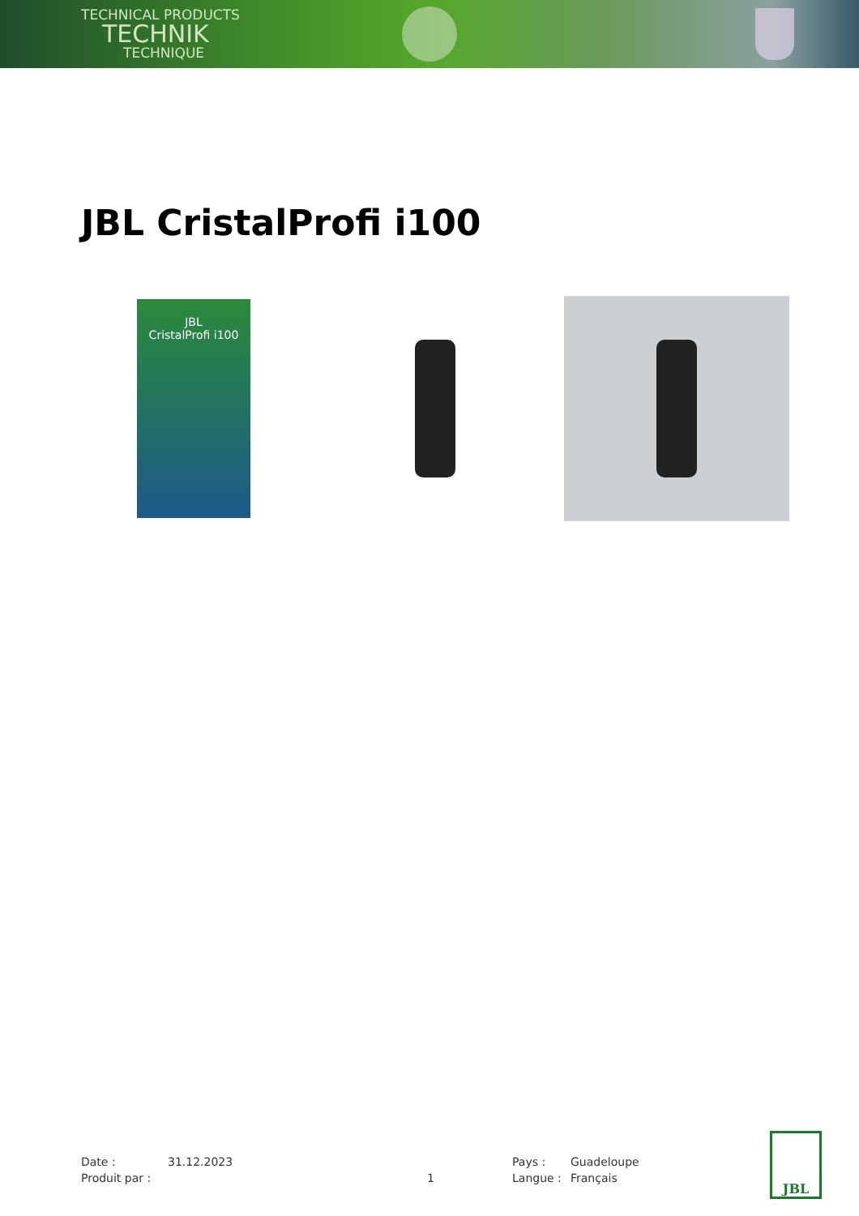TECHNICAL PRODUCTS
TECHNIK
TECHNIQUE
JBL CristalProfi i100
JBL
CristalProfi i100
Date :
31.12.2023
Pays :
Guadeloupe
Produit par :
1
Langue :
Français
JBL